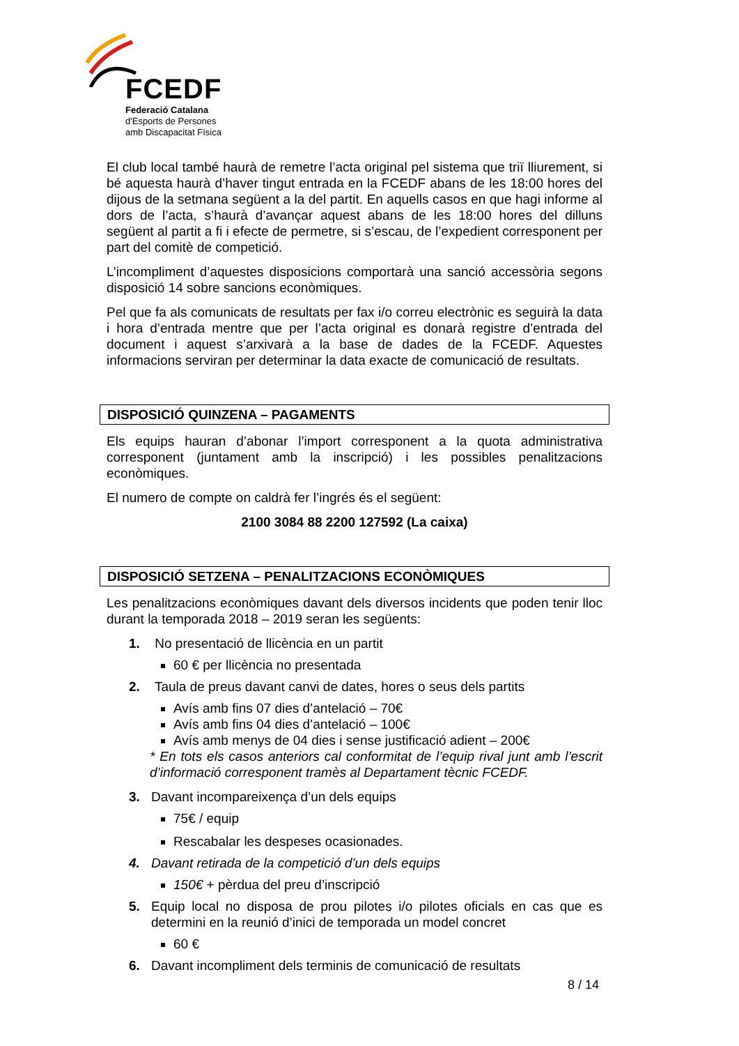FCEDF
Federació Catalana
d'Esports de Persones
amb Discapacitat Física
El club local també haurà de remetre l’acta original pel sistema que triï lliurement, si bé aquesta haurà d’haver tingut entrada en la FCEDF abans de les 18:00 hores del dijous de la setmana següent a la del partit. En aquells casos en que hagi informe al dors de l’acta, s’haurà d’avançar aquest abans de les 18:00 hores del dilluns següent al partit a fi i efecte de permetre, si s’escau, de l’expedient corresponent per part del comitè de competició.
L’incompliment d’aquestes disposicions comportarà una sanció accessòria segons disposició 14 sobre sancions econòmiques.
Pel que fa als comunicats de resultats per fax i/o correu electrònic es seguirà la data i hora d’entrada mentre que per l’acta original es donarà registre d’entrada del document i aquest s’arxivarà a la base de dades de la FCEDF. Aquestes informacions serviran per determinar la data exacte de comunicació de resultats.
DISPOSICIÓ QUINZENA – PAGAMENTS
Els equips hauran d’abonar l’import corresponent a la quota administrativa corresponent (juntament amb la inscripció) i les possibles penalitzacions econòmiques.
El numero de compte on caldrà fer l’ingrés és el següent:
2100 3084 88 2200 127592 (La caixa)
DISPOSICIÓ SETZENA – PENALITZACIONS ECONÒMIQUES
Les penalitzacions econòmiques davant dels diversos incidents que poden tenir lloc durant la temporada 2018 – 2019 seran les següents:
1. No presentació de llicència en un partit
60 € per llicència no presentada
2. Taula de preus davant canvi de dates, hores o seus dels partits
Avís amb fins 07 dies d’antelació – 70€
Avís amb fins 04 dies d’antelació – 100€
Avís amb menys de 04 dies i sense justificació adient – 200€
* En tots els casos anteriors cal conformitat de l’equip rival junt amb l’escrit d’informació corresponent tramès al Departament tècnic FCEDF.
3. Davant incompareixença d’un dels equips
75€ / equip
Rescabalar les despeses ocasionades.
4. Davant retirada de la competició d’un dels equips
150€ + pèrdua del preu d’inscripció
5. Equip local no disposa de prou pilotes i/o pilotes oficials en cas que es determini en la reunió d’inici de temporada un model concret
60 €
6. Davant incompliment dels terminis de comunicació de resultats
8 / 14